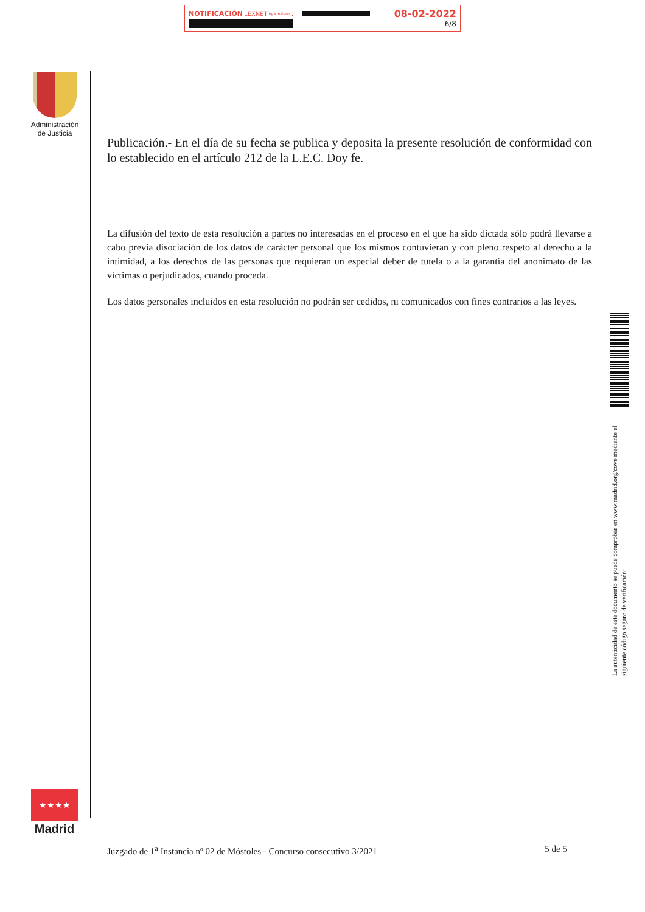NOTIFICACIÓN LEXNET by kmaleon: 08-02-2022
6/8
Administración
de Justicia
Publicación.- En el día de su fecha se publica y deposita la presente resolución de conformidad con lo establecido en el artículo 212 de la L.E.C. Doy fe.
La difusión del texto de esta resolución a partes no interesadas en el proceso en el que ha sido dictada sólo podrá llevarse a cabo previa disociación de los datos de carácter personal que los mismos contuvieran y con pleno respeto al derecho a la intimidad, a los derechos de las personas que requieran un especial deber de tutela o a la garantía del anonimato de las víctimas o perjudicados, cuando proceda.
Los datos personales incluidos en esta resolución no podrán ser cedidos, ni comunicados con fines contrarios a las leyes.
La autenticidad de este documento se puede comprobar en www.madrid.org/cove mediante el siguiente código seguro de verificación:
★★★★
Madrid
Juzgado de 1<sup>a</sup> Instancia nº 02 de Móstoles - Concurso consecutivo 3/2021 5 de 5